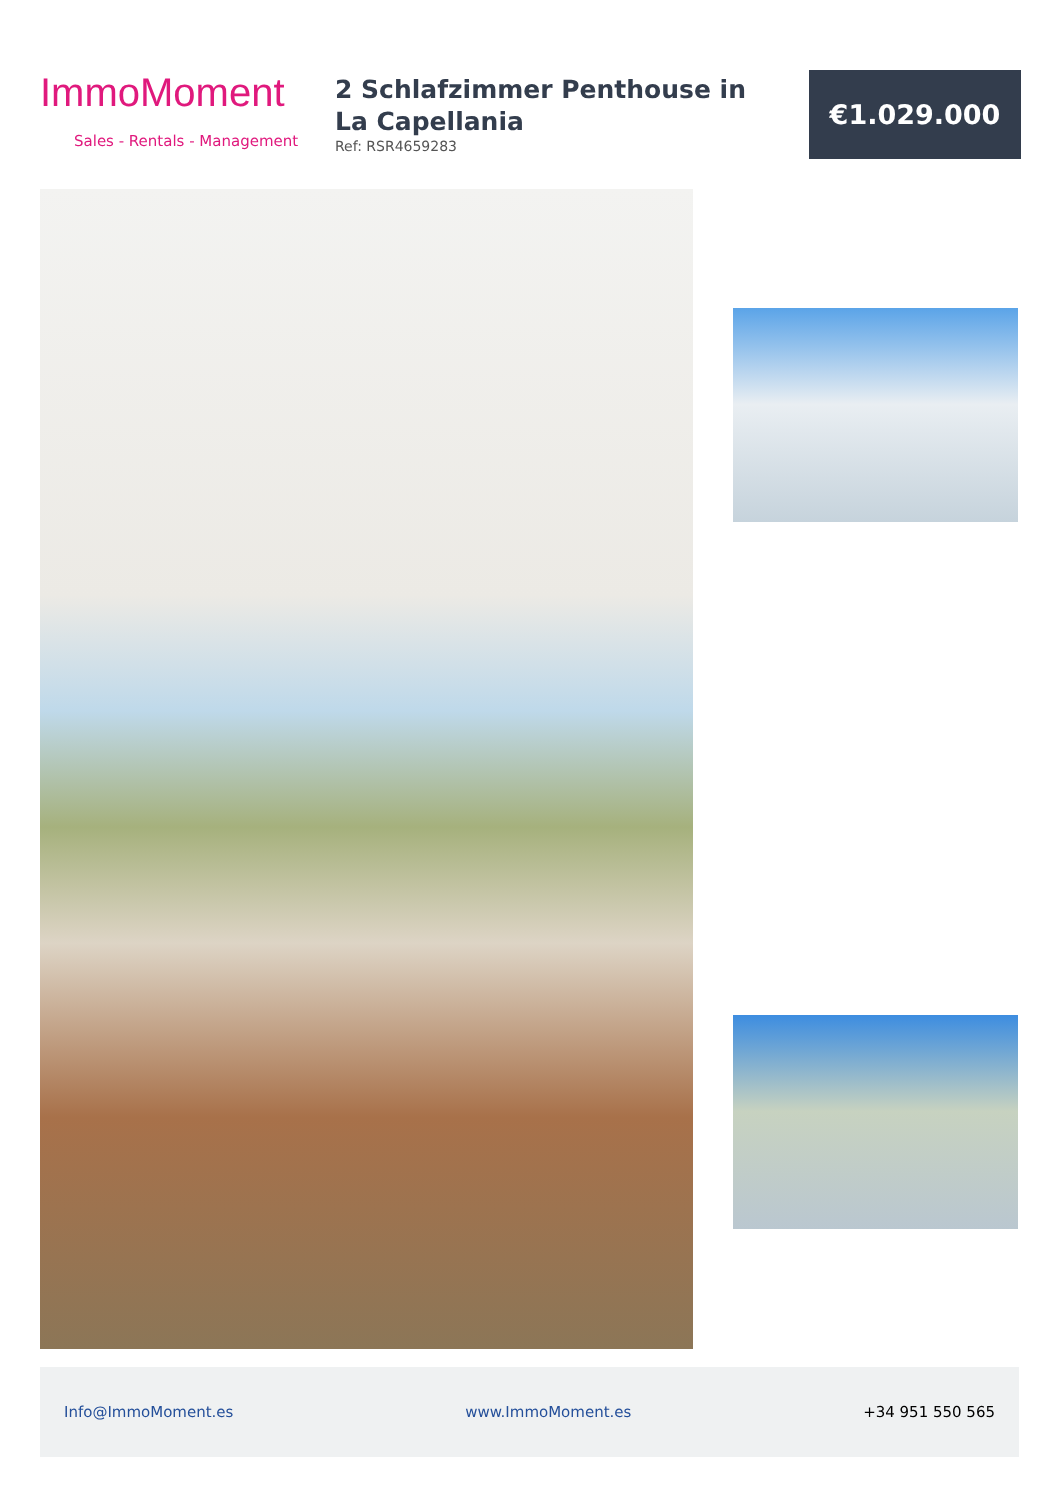ImmoMoment
Sales - Rentals - Management
2 Schlafzimmer Penthouse in La Capellania
Ref: RSR4659283
€1.029.000
Info@ImmoMoment.es www.ImmoMoment.es +34 951 550 565